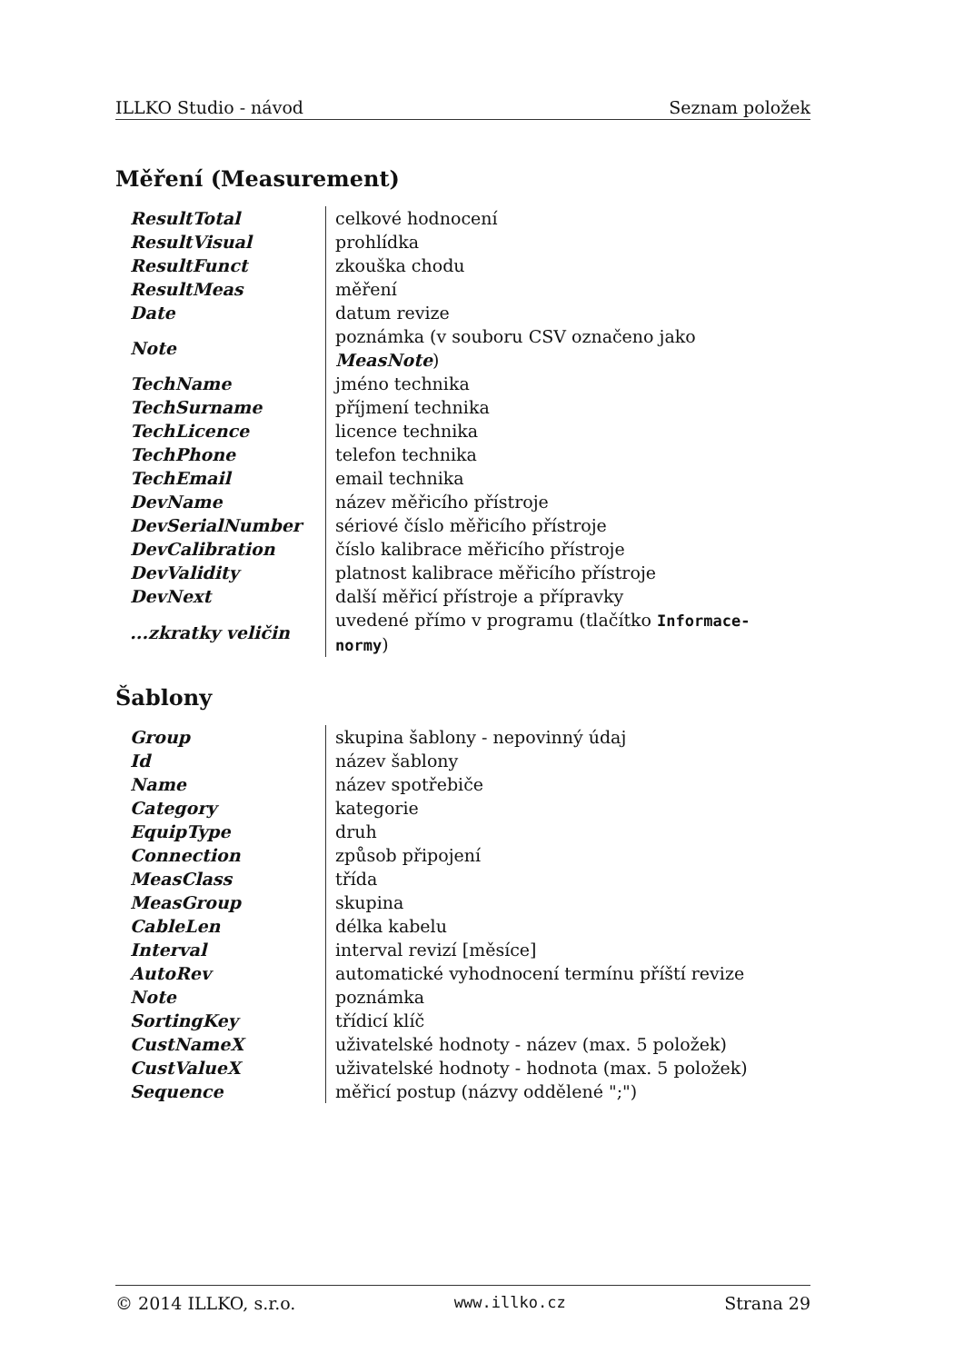ILLKO Studio - návod Seznam položek
Měření (Measurement)
| ResultTotal | celkové hodnocení |
| ResultVisual | prohlídka |
| ResultFunct | zkouška chodu |
| ResultMeas | měření |
| Date | datum revize |
| Note | poznámka (v souboru CSV označeno jako MeasNote ) |
| TechName | jméno technika |
| TechSurname | příjmení technika |
| TechLicence | licence technika |
| TechPhone | telefon technika |
| TechEmail | email technika |
| DevName | název měřicího přístroje |
| DevSerialNumber | sériové číslo měřicího přístroje |
| DevCalibration | číslo kalibrace měřicího přístroje |
| DevValidity | platnost kalibrace měřicího přístroje |
| DevNext | další měřicí přístroje a přípravky |
| ...zkratky veličin | uvedené přímo v programu (tlačítko Informace-normy ) |
Šablony
| Group | skupina šablony - nepovinný údaj |
| Id | název šablony |
| Name | název spotřebiče |
| Category | kategorie |
| EquipType | druh |
| Connection | způsob připojení |
| MeasClass | třída |
| MeasGroup | skupina |
| CableLen | délka kabelu |
| Interval | interval revizí [měsíce] |
| AutoRev | automatické vyhodnocení termínu příští revize |
| Note | poznámka |
| SortingKey | třídicí klíč |
| CustNameX | uživatelské hodnoty - název (max. 5 položek) |
| CustValueX | uživatelské hodnoty - hodnota (max. 5 položek) |
| Sequence | měřicí postup (názvy oddělené ";") |
© 2014 ILLKO, s.r.o. www.illko.cz Strana 29